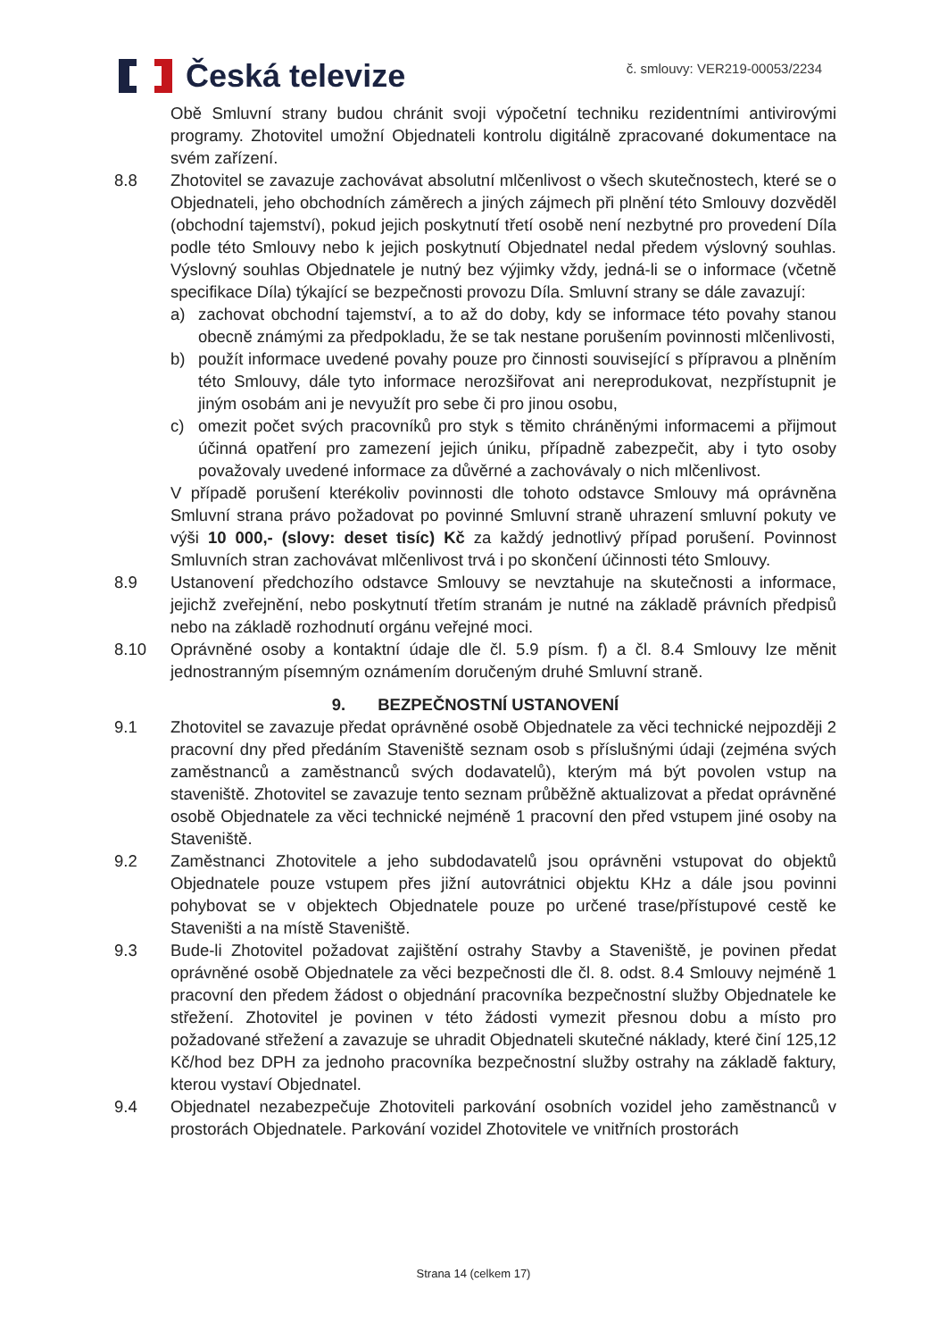Česká televize
č. smlouvy: VER219-00053/2234
Obě Smluvní strany budou chránit svoji výpočetní techniku rezidentními antivirovými programy. Zhotovitel umožní Objednateli kontrolu digitálně zpracované dokumentace na svém zařízení.
8.8 Zhotovitel se zavazuje zachovávat absolutní mlčenlivost o všech skutečnostech, které se o Objednateli, jeho obchodních záměrech a jiných zájmech při plnění této Smlouvy dozvěděl (obchodní tajemství), pokud jejich poskytnutí třetí osobě není nezbytné pro provedení Díla podle této Smlouvy nebo k jejich poskytnutí Objednatel nedal předem výslovný souhlas. Výslovný souhlas Objednatele je nutný bez výjimky vždy, jedná-li se o informace (včetně specifikace Díla) týkající se bezpečnosti provozu Díla. Smluvní strany se dále zavazují:
a) zachovat obchodní tajemství, a to až do doby, kdy se informace této povahy stanou obecně známými za předpokladu, že se tak nestane porušením povinnosti mlčenlivosti,
b) použít informace uvedené povahy pouze pro činnosti související s přípravou a plněním této Smlouvy, dále tyto informace nerozšiřovat ani nereprodukovat, nezpřístupnit je jiným osobám ani je nevyužít pro sebe či pro jinou osobu,
c) omezit počet svých pracovníků pro styk s těmito chráněnými informacemi a přijmout účinná opatření pro zamezení jejich úniku, případně zabezpečit, aby i tyto osoby považovaly uvedené informace za důvěrné a zachovávaly o nich mlčenlivost.
V případě porušení kterékoliv povinnosti dle tohoto odstavce Smlouvy má oprávněna Smluvní strana právo požadovat po povinné Smluvní straně uhrazení smluvní pokuty ve výši 10 000,- (slovy: deset tisíc) Kč za každý jednotlivý případ porušení. Povinnost Smluvních stran zachovávat mlčenlivost trvá i po skončení účinnosti této Smlouvy.
8.9 Ustanovení předchozího odstavce Smlouvy se nevztahuje na skutečnosti a informace, jejichž zveřejnění, nebo poskytnutí třetím stranám je nutné na základě právních předpisů nebo na základě rozhodnutí orgánu veřejné moci.
8.10 Oprávněné osoby a kontaktní údaje dle čl. 5.9 písm. f) a čl. 8.4 Smlouvy lze měnit jednostranným písemným oznámením doručeným druhé Smluvní straně.
9. BEZPEČNOSTNÍ USTANOVENÍ
9.1 Zhotovitel se zavazuje předat oprávněné osobě Objednatele za věci technické nejpozději 2 pracovní dny před předáním Staveniště seznam osob s příslušnými údaji (zejména svých zaměstnanců a zaměstnanců svých dodavatelů), kterým má být povolen vstup na staveniště. Zhotovitel se zavazuje tento seznam průběžně aktualizovat a předat oprávněné osobě Objednatele za věci technické nejméně 1 pracovní den před vstupem jiné osoby na Staveniště.
9.2 Zaměstnanci Zhotovitele a jeho subdodavatelů jsou oprávněni vstupovat do objektů Objednatele pouze vstupem přes jižní autovrátnici objektu KHz a dále jsou povinni pohybovat se v objektech Objednatele pouze po určené trase/přístupové cestě ke Staveništi a na místě Staveniště.
9.3 Bude-li Zhotovitel požadovat zajištění ostrahy Stavby a Staveniště, je povinen předat oprávněné osobě Objednatele za věci bezpečnosti dle čl. 8. odst. 8.4 Smlouvy nejméně 1 pracovní den předem žádost o objednání pracovníka bezpečnostní služby Objednatele ke střežení. Zhotovitel je povinen v této žádosti vymezit přesnou dobu a místo pro požadované střežení a zavazuje se uhradit Objednateli skutečné náklady, které činí 125,12 Kč/hod bez DPH za jednoho pracovníka bezpečnostní služby ostrahy na základě faktury, kterou vystaví Objednatel.
9.4 Objednatel nezabezpečuje Zhotoviteli parkování osobních vozidel jeho zaměstnanců v prostorách Objednatele. Parkování vozidel Zhotovitele ve vnitřních prostorách
Strana 14 (celkem 17)